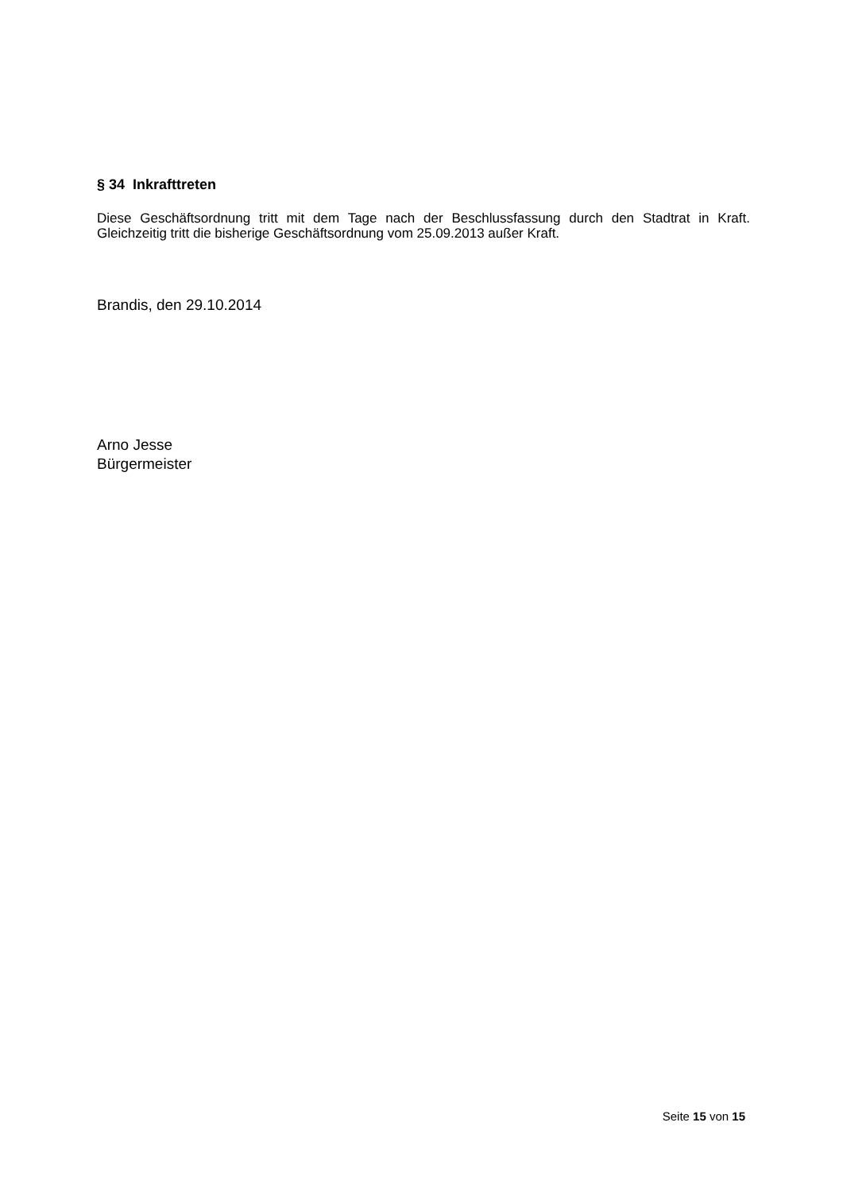§ 34 Inkrafttreten
Diese Geschäftsordnung tritt mit dem Tage nach der Beschlussfassung durch den Stadtrat in Kraft. Gleichzeitig tritt die bisherige Geschäftsordnung vom 25.09.2013 außer Kraft.
Brandis, den 29.10.2014
Arno Jesse
Bürgermeister
Seite 15 von 15